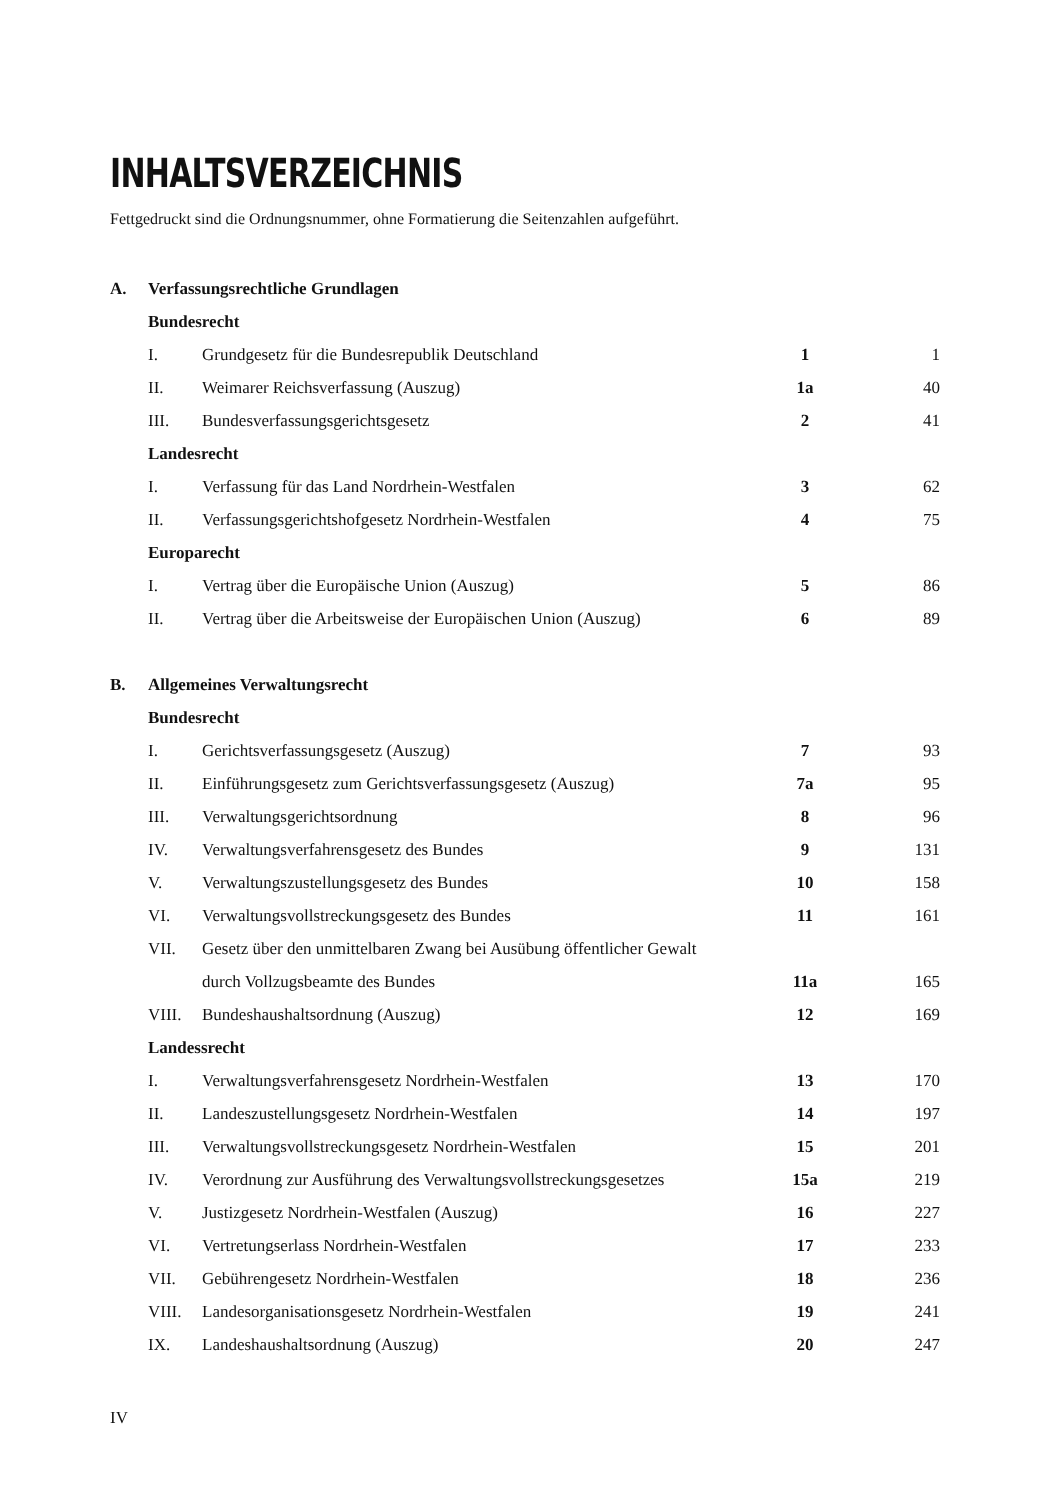INHALTSVERZEICHNIS
Fettgedruckt sind die Ordnungsnummer, ohne Formatierung die Seitenzahlen aufgeführt.
| A. | Verfassungsrechtliche Grundlagen | | | |
| | Bundesrecht | | | |
| | I. | Grundgesetz für die Bundesrepublik Deutschland | 1 | 1 |
| | II. | Weimarer Reichsverfassung (Auszug) | 1a | 40 |
| | III. | Bundesverfassungsgerichtsgesetz | 2 | 41 |
| | Landesrecht | | | |
| | I. | Verfassung für das Land Nordrhein-Westfalen | 3 | 62 |
| | II. | Verfassungsgerichtshofgesetz Nordrhein-Westfalen | 4 | 75 |
| | Europarecht | | | |
| | I. | Vertrag über die Europäische Union (Auszug) | 5 | 86 |
| | II. | Vertrag über die Arbeitsweise der Europäischen Union (Auszug) | 6 | 89 |
| B. | Allgemeines Verwaltungsrecht | | | |
| | Bundesrecht | | | |
| | I. | Gerichtsverfassungsgesetz (Auszug) | 7 | 93 |
| | II. | Einführungsgesetz zum Gerichtsverfassungsgesetz (Auszug) | 7a | 95 |
| | III. | Verwaltungsgerichtsordnung | 8 | 96 |
| | IV. | Verwaltungsverfahrensgesetz des Bundes | 9 | 131 |
| | V. | Verwaltungszustellungsgesetz des Bundes | 10 | 158 |
| | VI. | Verwaltungsvollstreckungsgesetz des Bundes | 11 | 161 |
| | VII. | Gesetz über den unmittelbaren Zwang bei Ausübung öffentlicher Gewalt | | |
| | | durch Vollzugsbeamte des Bundes | 11a | 165 |
| | VIII. | Bundeshaushaltsordnung (Auszug) | 12 | 169 |
| | Landessrecht | | | |
| | I. | Verwaltungsverfahrensgesetz Nordrhein-Westfalen | 13 | 170 |
| | II. | Landeszustellungsgesetz Nordrhein-Westfalen | 14 | 197 |
| | III. | Verwaltungsvollstreckungsgesetz Nordrhein-Westfalen | 15 | 201 |
| | IV. | Verordnung zur Ausführung des Verwaltungsvollstreckungsgesetzes | 15a | 219 |
| | V. | Justizgesetz Nordrhein-Westfalen (Auszug) | 16 | 227 |
| | VI. | Vertretungserlass Nordrhein-Westfalen | 17 | 233 |
| | VII. | Gebührengesetz Nordrhein-Westfalen | 18 | 236 |
| | VIII. | Landesorganisationsgesetz Nordrhein-Westfalen | 19 | 241 |
| | IX. | Landeshaushaltsordnung (Auszug) | 20 | 247 |
IV